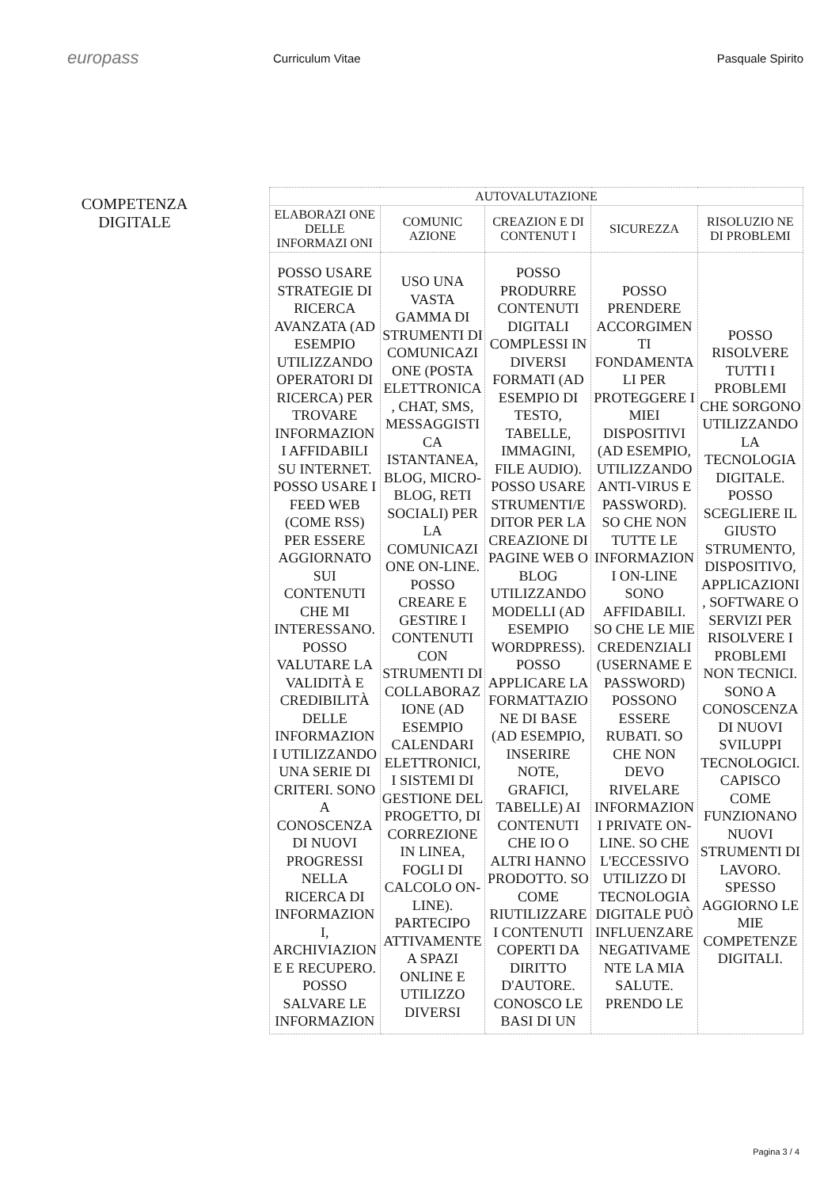europass
Curriculum Vitae Pasquale Spirito
COMPETENZA
DIGITALE
| AUTOVALUTAZIONE | | | | |
| --- | --- | --- | --- | --- |
| ELABORAZI ONE DELLE INFORMAZI ONI | COMUNIC AZIONE | CREAZION E DI CONTENUT I | SICUREZZA | RISOLUZIO NE DI PROBLEMI |
| POSSO USARE STRATEGIE DI RICERCA AVANZATA (AD ESEMPIO UTILIZZANDO OPERATORI DI RICERCA) PER TROVARE INFORMAZION I AFFIDABILI SU INTERNET. POSSO USARE I FEED WEB (COME RSS) PER ESSERE AGGIORNATO SUI CONTENUTI CHE MI INTERESSANO. POSSO VALUTARE LA VALIDITÀ E CREDIBILITÀ DELLE INFORMAZION I UTILIZZANDO UNA SERIE DI CRITERI. SONO A CONOSCENZA DI NUOVI PROGRESSI NELLA RICERCA DI INFORMAZION I, ARCHIVIAZION E E RECUPERO. POSSO SALVARE LE INFORMAZION | USO UNA VASTA GAMMA DI STRUMENTI DI COMUNICAZI ONE (POSTA ELETTRONICA , CHAT, SMS, MESSAGGISTI CA ISTANTANEA, BLOG, MICRO- BLOG, RETI SOCIALI) PER LA COMUNICAZI ONE ON-LINE. POSSO CREARE E GESTIRE I CONTENUTI CON STRUMENTI DI COLLABORAZ IONE (AD ESEMPIO CALENDARI ELETTRONICI, I SISTEMI DI GESTIONE DEL PROGETTO, DI CORREZIONE IN LINEA, FOGLI DI CALCOLO ON- LINE). PARTECIPO ATTIVAMENTE A SPAZI ONLINE E UTILIZZO DIVERSI | POSSO PRODURRE CONTENUTI DIGITALI COMPLESSI IN DIVERSI FORMATI (AD ESEMPIO DI TESTO, TABELLE, IMMAGINI, FILE AUDIO). POSSO USARE STRUMENTI/E DITOR PER LA CREAZIONE DI PAGINE WEB O BLOG UTILIZZANDO MODELLI (AD ESEMPIO WORDPRESS). POSSO APPLICARE LA FORMATTAZIO NE DI BASE (AD ESEMPIO, INSERIRE NOTE, GRAFICI, TABELLE) AI CONTENUTI CHE IO O ALTRI HANNO PRODOTTO. SO COME RIUTILIZZARE I CONTENUTI COPERTI DA DIRITTO D'AUTORE. CONOSCO LE BASI DI UN | POSSO PRENDERE ACCORGIMEN TI FONDAMENTA LI PER PROTEGGERE I MIEI DISPOSITIVI (AD ESEMPIO, UTILIZZANDO ANTI-VIRUS E PASSWORD). SO CHE NON TUTTE LE INFORMAZION I ON-LINE SONO AFFIDABILI. SO CHE LE MIE CREDENZIALI (USERNAME E PASSWORD) POSSONO ESSERE RUBATI. SO CHE NON DEVO RIVELARE INFORMAZION I PRIVATE ON- LINE. SO CHE L'ECCESSIVO UTILIZZO DI TECNOLOGIA DIGITALE PUÒ INFLUENZARE NEGATIVAME NTE LA MIA SALUTE. PRENDO LE | POSSO RISOLVERE TUTTI I PROBLEMI CHE SORGONO UTILIZZANDO LA TECNOLOGIA DIGITALE. POSSO SCEGLIERE IL GIUSTO STRUMENTO, DISPOSITIVO, APPLICAZIONI , SOFTWARE O SERVIZI PER RISOLVERE I PROBLEMI NON TECNICI. SONO A CONOSCENZA DI NUOVI SVILUPPI TECNOLOGICI. CAPISCO COME FUNZIONANO NUOVI STRUMENTI DI LAVORO. SPESSO AGGIORNO LE MIE COMPETENZE DIGITALI. |
Pagina 3 / 4